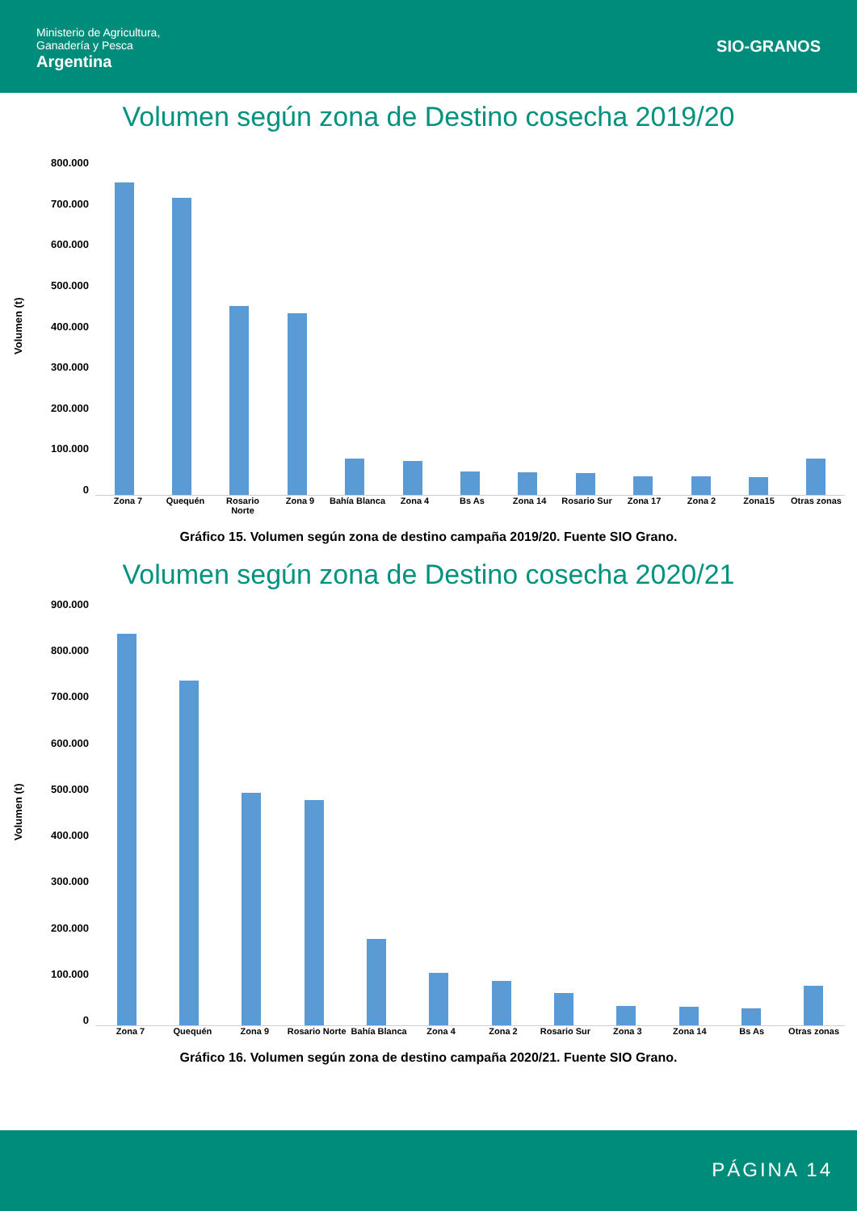Ministerio de Agricultura,
Ganadería y Pesca
Argentina
SIO-GRANOS
Volumen según zona de Destino cosecha 2019/20
Volumen (t)
800.000
700.000
600.000
500.000
400.000
300.000
200.000
100.000
0
Zona 7 Quequén Rosario Norte Zona 9 Bahía Blanca Zona 4 Bs As Zona 14 Rosario Sur Zona 17 Zona 2 Zona15 Otras zonas
Gráfico 15. Volumen según zona de destino campaña 2019/20. Fuente SIO Grano.
Volumen según zona de Destino cosecha 2020/21
Volumen (t)
900.000
800.000
700.000
600.000
500.000
400.000
300.000
200.000
100.000
0
Zona 7 Quequén Zona 9 Rosario Norte Bahía Blanca Zona 4 Zona 2 Rosario Sur Zona 3 Zona 14 Bs As Otras zonas
Gráfico 16. Volumen según zona de destino campaña 2020/21. Fuente SIO Grano.
PÁGINA 14